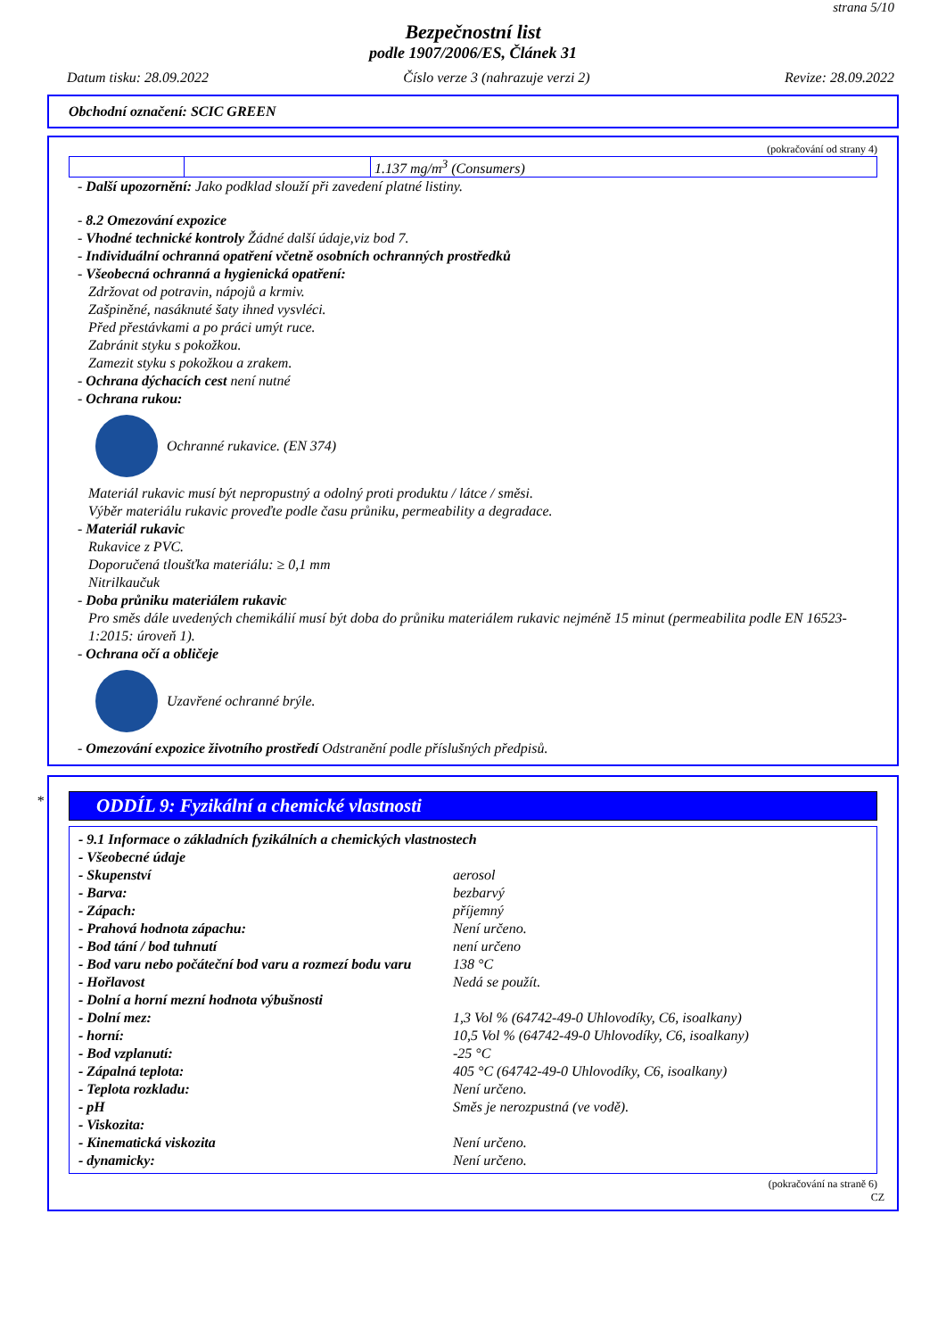strana 5/10
Bezpečnostní list
podle 1907/2006/ES, Článek 31
Datum tisku: 28.09.2022 Číslo verze 3 (nahrazuje verzi 2) Revize: 28.09.2022
Obchodní označení: SCIC GREEN
(pokračování od strany 4)
| | | 1.137 mg/m<sup>3</sup> (Consumers) |
- Další upozornění: Jako podklad slouží při zavedení platné listiny.
- 8.2 Omezování expozice
- Vhodné technické kontroly Žádné další údaje,viz bod 7.
- Individuální ochranná opatření včetně osobních ochranných prostředků
- Všeobecná ochranná a hygienická opatření:
Zdržovat od potravin, nápojů a krmiv.
Zašpiněné, nasáknuté šaty ihned vysvléci.
Před přestávkami a po práci umýt ruce.
Zabránit styku s pokožkou.
Zamezit styku s pokožkou a zrakem.
- Ochrana dýchacích cest není nutné
- Ochrana rukou:
Ochranné rukavice. (EN 374)
Materiál rukavic musí být nepropustný a odolný proti produktu / látce / směsi.
Výběr materiálu rukavic proveďte podle času průniku, permeability a degradace.
- Materiál rukavic
Rukavice z PVC.
Doporučená tloušťka materiálu: ≥ 0,1 mm
Nitrilkaučuk
- Doba průniku materiálem rukavic
Pro směs dále uvedených chemikálií musí být doba do průniku materiálem rukavic nejméně 15 minut (permeabilita podle EN 16523-1:2015: úroveň 1).
- Ochrana očí a obličeje
Uzavřené ochranné brýle.
- Omezování expozice životního prostředí Odstranění podle příslušných předpisů.
*
ODDÍL 9: Fyzikální a chemické vlastnosti
| - 9.1 Informace o základních fyzikálních a chemických vlastnostech | |
| - Všeobecné údaje | |
| - Skupenství | aerosol |
| - Barva: | bezbarvý |
| - Zápach: | příjemný |
| - Prahová hodnota zápachu: | Není určeno. |
| - Bod tání / bod tuhnutí | není určeno |
| - Bod varu nebo počáteční bod varu a rozmezí bodu varu | 138 °C |
| - Hořlavost | Nedá se použít. |
| - Dolní a horní mezní hodnota výbušnosti | |
| - Dolní mez: | 1,3 Vol % (64742-49-0 Uhlovodíky, C6, isoalkany) |
| - horní: | 10,5 Vol % (64742-49-0 Uhlovodíky, C6, isoalkany) |
| - Bod vzplanutí: | -25 °C |
| - Zápalná teplota: | 405 °C (64742-49-0 Uhlovodíky, C6, isoalkany) |
| - Teplota rozkladu: | Není určeno. |
| - pH | Směs je nerozpustná (ve vodě). |
| - Viskozita: | |
| - Kinematická viskozita | Není určeno. |
| - dynamicky: | Není určeno. |
(pokračování na straně 6)
CZ